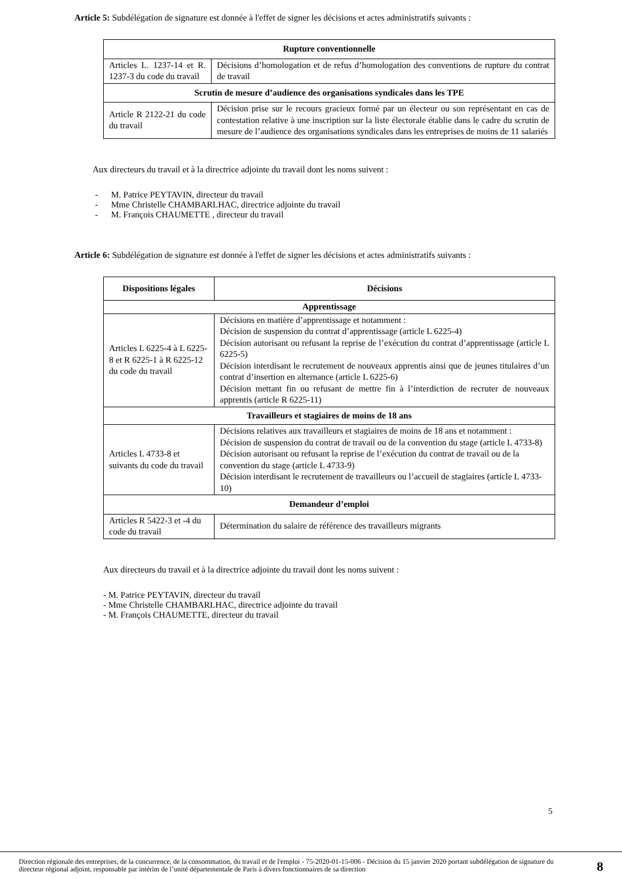Article 5: Subdélégation de signature est donnée à l'effet de signer les décisions et actes administratifs suivants :
| Rupture conventionnelle | |
| --- | --- |
| Articles L. 1237-14 et R. 1237-3 du code du travail | Décisions d’homologation et de refus d’homologation des conventions de rupture du contrat de travail |
| Scrutin de mesure d’audience des organisations syndicales dans les TPE | |
| Article R 2122-21 du code du travail | Décision prise sur le recours gracieux formé par un électeur ou son représentant en cas de contestation relative à une inscription sur la liste électorale établie dans le cadre du scrutin de mesure de l’audience des organisations syndicales dans les entreprises de moins de 11 salariés |
Aux directeurs du travail et à la directrice adjointe du travail dont les noms suivent :
- M. Patrice PEYTAVIN, directeur du travail
- Mme Christelle CHAMBARLHAC, directrice adjointe du travail
- M. François CHAUMETTE , directeur du travail
Article 6: Subdélégation de signature est donnée à l'effet de signer les décisions et actes administratifs suivants :
| Dispositions légales | Décisions |
| --- | --- |
| Apprentissage | |
| Articles L 6225-4 à L 6225-8 et R 6225-1 à R 6225-12 du code du travail | Décisions en matière d’apprentissage et notamment : Décision de suspension du contrat d’apprentissage (article L 6225-4) Décision autorisant ou refusant la reprise de l’exécution du contrat d’apprentissage (article L 6225-5) Décision interdisant le recrutement de nouveaux apprentis ainsi que de jeunes titulaires d’un contrat d’insertion en alternance (article L 6225-6) Décision mettant fin ou refusant de mettre fin à l’interdiction de recruter de nouveaux apprentis (article R 6225-11) |
| Travailleurs et stagiaires de moins de 18 ans | |
| Articles L 4733-8 et suivants du code du travail | Décisions relatives aux travailleurs et stagiaires de moins de 18 ans et notamment : Décision de suspension du contrat de travail ou de la convention du stage (article L 4733-8) Décision autorisant ou refusant la reprise de l’exécution du contrat de travail ou de la convention du stage (article L 4733-9) Décision interdisant le recrutement de travailleurs ou l’accueil de stagiaires (article L 4733-10) |
| Demandeur d’emploi | |
| Articles R 5422-3 et -4 du code du travail | Détermination du salaire de référence des travailleurs migrants |
Aux directeurs du travail et à la directrice adjointe du travail dont les noms suivent :
- M. Patrice PEYTAVIN, directeur du travail
- Mme Christelle CHAMBARLHAC, directrice adjointe du travail
- M. François CHAUMETTE, directeur du travail
5
Direction régionale des entreprises, de la concurrence, de la consommation, du travail et de l'emploi - 75-2020-01-15-006 - Décision du 15 janvier 2020 portant subdélégation de signature du directeur régional adjoint, responsable par intérim de l’unité départementale de Paris à divers fonctionnaires de sa direction
8